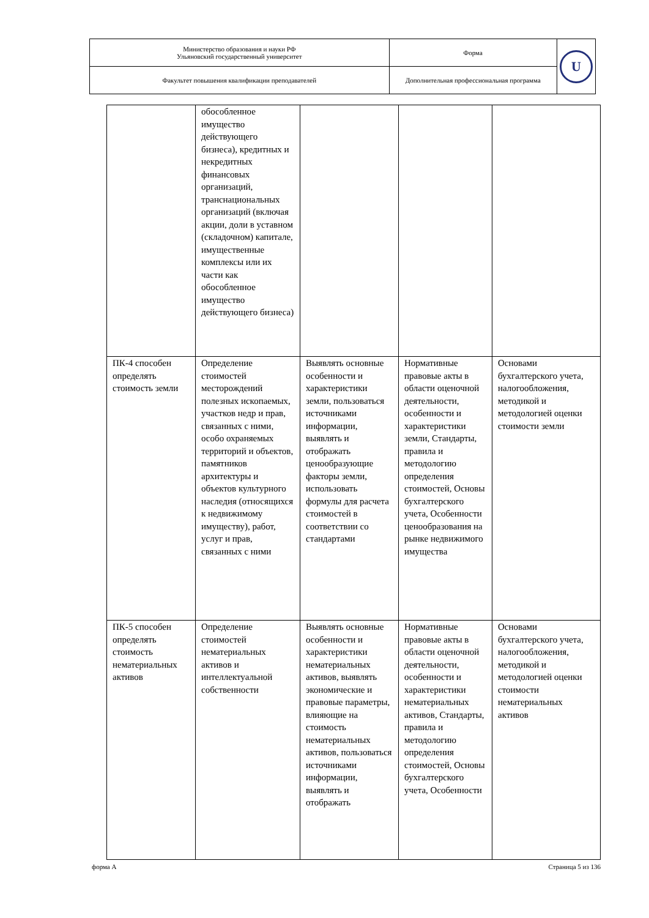| Министерство образования и науки РФ Ульяновский государственный университет | Форма | U |
| Факультет повышения квалификации преподавателей | Дополнительная профессиональная программа | |
| | обособленное имущество действующего бизнеса), кредитных и некредитных финансовых организаций, транснациональных организаций (включая акции, доли в уставном (складочном) капитале, имущественные комплексы или их части как обособленное имущество действующего бизнеса) | | | |
| ПК-4 способен определять стоимость земли | Определение стоимостей месторождений полезных ископаемых, участков недр и прав, связанных с ними, особо охраняемых территорий и объектов, памятников архитектуры и объектов культурного наследия (относящихся к недвижимому имуществу), работ, услуг и прав, связанных с ними | Выявлять основные особенности и характеристики земли, пользоваться источниками информации, выявлять и отображать ценообразующие факторы земли, использовать формулы для расчета стоимостей в соответствии со стандартами | Нормативные правовые акты в области оценочной деятельности, особенности и характеристики земли, Стандарты, правила и методологию определения стоимостей, Основы бухгалтерского учета, Особенности ценообразования на рынке недвижимого имущества | Основами бухгалтерского учета, налогообложения, методикой и методологией оценки стоимости земли |
| ПК-5 способен определять стоимость нематериальных активов | Определение стоимостей нематериальных активов и интеллектуальной собственности | Выявлять основные особенности и характеристики нематериальных активов, выявлять экономические и правовые параметры, влияющие на стоимость нематериальных активов, пользоваться источниками информации, выявлять и отображать | Нормативные правовые акты в области оценочной деятельности, особенности и характеристики нематериальных активов, Стандарты, правила и методологию определения стоимостей, Основы бухгалтерского учета, Особенности | Основами бухгалтерского учета, налогообложения, методикой и методологией оценки стоимости нематериальных активов |
форма А Страница 5 из 136